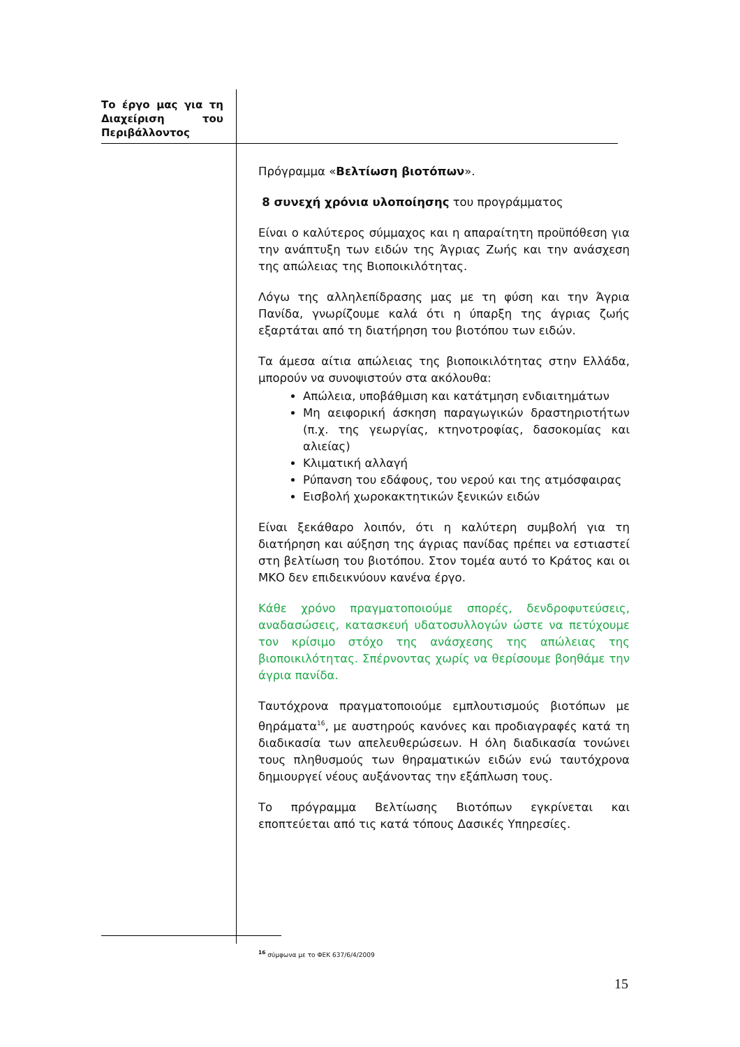Το έργο μας για τη Διαχείριση του Περιβάλλοντος
Πρόγραμμα «Βελτίωση βιοτόπων».
8 συνεχή χρόνια υλοποίησης του προγράμματος
Είναι ο καλύτερος σύμμαχος και η απαραίτητη προϋπόθεση για την ανάπτυξη των ειδών της Άγριας Ζωής και την ανάσχεση της απώλειας της Βιοποικιλότητας.
Λόγω της αλληλεπίδρασης μας με τη φύση και την Άγρια Πανίδα, γνωρίζουμε καλά ότι η ύπαρξη της άγριας ζωής εξαρτάται από τη διατήρηση του βιοτόπου των ειδών.
Τα άμεσα αίτια απώλειας της βιοποικιλότητας στην Ελλάδα, μπορούν να συνοψιστούν στα ακόλουθα:
Απώλεια, υποβάθμιση και κατάτμηση ενδιαιτημάτων
Μη αειφορική άσκηση παραγωγικών δραστηριοτήτων (π.χ. της γεωργίας, κτηνοτροφίας, δασοκομίας και αλιείας)
Κλιματική αλλαγή
Ρύπανση του εδάφους, του νερού και της ατμόσφαιρας
Εισβολή χωροκακτητικών ξενικών ειδών
Είναι ξεκάθαρο λοιπόν, ότι η καλύτερη συμβολή για τη διατήρηση και αύξηση της άγριας πανίδας πρέπει να εστιαστεί στη βελτίωση του βιοτόπου. Στον τομέα αυτό το Κράτος και οι ΜΚΟ δεν επιδεικνύουν κανένα έργο.
Κάθε χρόνο πραγματοποιούμε σπορές, δενδροφυτεύσεις, αναδασώσεις, κατασκευή υδατοσυλλογών ώστε να πετύχουμε τον κρίσιμο στόχο της ανάσχεσης της απώλειας της βιοποικιλότητας. Σπέρνοντας χωρίς να θερίσουμε βοηθάμε την άγρια πανίδα.
Ταυτόχρονα πραγματοποιούμε εμπλουτισμούς βιοτόπων με θηράματα<sup>16</sup>, με αυστηρούς κανόνες και προδιαγραφές κατά τη διαδικασία των απελευθερώσεων. Η όλη διαδικασία τονώνει τους πληθυσμούς των θηραματικών ειδών ενώ ταυτόχρονα δημιουργεί νέους αυξάνοντας την εξάπλωση τους.
Το πρόγραμμα Βελτίωσης Βιοτόπων εγκρίνεται και εποπτεύεται από τις κατά τόπους Δασικές Υπηρεσίες.
<sup>16</sup> σύμφωνα με το ΦΕΚ 637/6/4/2009
15